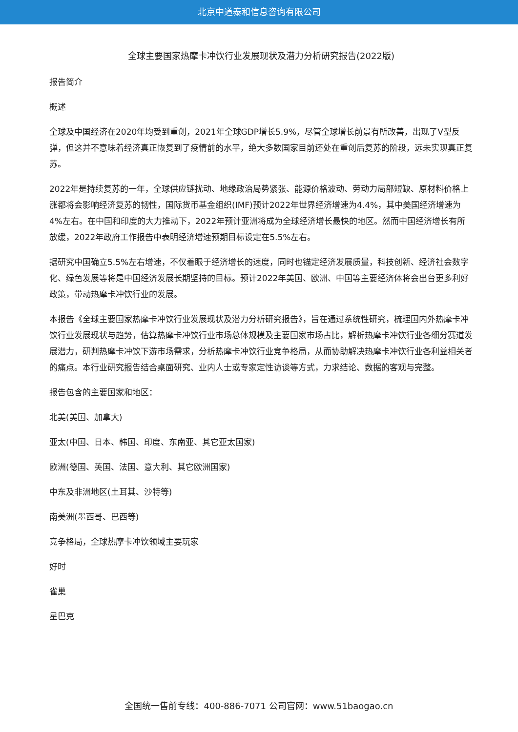北京中道泰和信息咨询有限公司
全球主要国家热摩卡冲饮行业发展现状及潜力分析研究报告(2022版)
报告简介
概述
全球及中国经济在2020年均受到重创，2021年全球GDP增长5.9%，尽管全球增长前景有所改善，出现了V型反弹，但这并不意味着经济真正恢复到了疫情前的水平，绝大多数国家目前还处在重创后复苏的阶段，远未实现真正复苏。
2022年是持续复苏的一年，全球供应链扰动、地缘政治局势紧张、能源价格波动、劳动力局部短缺、原材料价格上涨都将会影响经济复苏的韧性，国际货币基金组织(IMF)预计2022年世界经济增速为4.4%，其中美国经济增速为4%左右。在中国和印度的大力推动下，2022年预计亚洲将成为全球经济增长最快的地区。然而中国经济增长有所放缓，2022年政府工作报告中表明经济增速预期目标设定在5.5%左右。
据研究中国确立5.5%左右增速，不仅着眼于经济增长的速度，同时也锚定经济发展质量，科技创新、经济社会数字化、绿色发展等将是中国经济发展长期坚持的目标。预计2022年美国、欧洲、中国等主要经济体将会出台更多利好政策，带动热摩卡冲饮行业的发展。
本报告《全球主要国家热摩卡冲饮行业发展现状及潜力分析研究报告》，旨在通过系统性研究，梳理国内外热摩卡冲饮行业发展现状与趋势，估算热摩卡冲饮行业市场总体规模及主要国家市场占比，解析热摩卡冲饮行业各细分赛道发展潜力，研判热摩卡冲饮下游市场需求，分析热摩卡冲饮行业竞争格局，从而协助解决热摩卡冲饮行业各利益相关者的痛点。本行业研究报告结合桌面研究、业内人士或专家定性访谈等方式，力求结论、数据的客观与完整。
报告包含的主要国家和地区：
北美(美国、加拿大)
亚太(中国、日本、韩国、印度、东南亚、其它亚太国家)
欧洲(德国、英国、法国、意大利、其它欧洲国家)
中东及非洲地区(土耳其、沙特等)
南美洲(墨西哥、巴西等)
竞争格局，全球热摩卡冲饮领域主要玩家
好时
雀巢
星巴克
全国统一售前专线：400-886-7071 公司官网：www.51baogao.cn